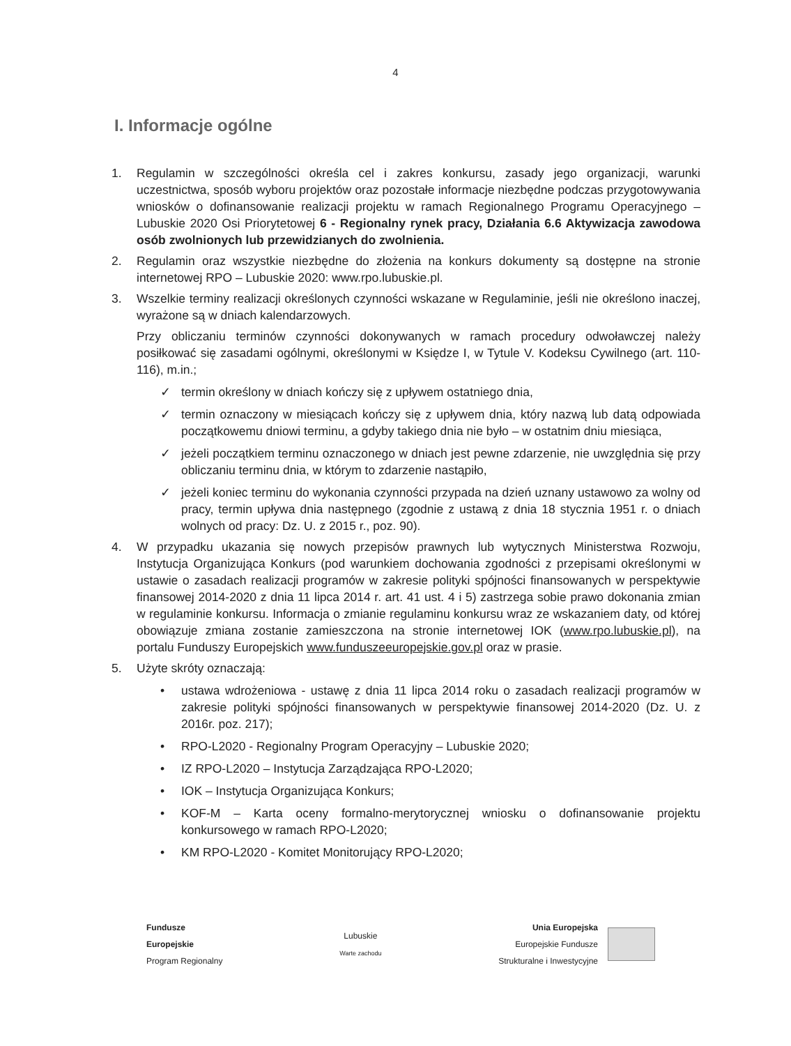4
I. Informacje ogólne
1. Regulamin w szczególności określa cel i zakres konkursu, zasady jego organizacji, warunki uczestnictwa, sposób wyboru projektów oraz pozostałe informacje niezbędne podczas przygotowywania wniosków o dofinansowanie realizacji projektu w ramach Regionalnego Programu Operacyjnego – Lubuskie 2020 Osi Priorytetowej 6 - Regionalny rynek pracy, Działania 6.6 Aktywizacja zawodowa osób zwolnionych lub przewidzianych do zwolnienia.
2. Regulamin oraz wszystkie niezbędne do złożenia na konkurs dokumenty są dostępne na stronie internetowej RPO – Lubuskie 2020: www.rpo.lubuskie.pl.
3. Wszelkie terminy realizacji określonych czynności wskazane w Regulaminie, jeśli nie określono inaczej, wyrażone są w dniach kalendarzowych.
Przy obliczaniu terminów czynności dokonywanych w ramach procedury odwoławczej należy posiłkować się zasadami ogólnymi, określonymi w Księdze I, w Tytule V. Kodeksu Cywilnego (art. 110-116), m.in.;
✓ termin określony w dniach kończy się z upływem ostatniego dnia,
✓ termin oznaczony w miesiącach kończy się z upływem dnia, który nazwą lub datą odpowiada początkowemu dniowi terminu, a gdyby takiego dnia nie było – w ostatnim dniu miesiąca,
✓ jeżeli początkiem terminu oznaczonego w dniach jest pewne zdarzenie, nie uwzględnia się przy obliczaniu terminu dnia, w którym to zdarzenie nastąpiło,
✓ jeżeli koniec terminu do wykonania czynności przypada na dzień uznany ustawowo za wolny od pracy, termin upływa dnia następnego (zgodnie z ustawą z dnia 18 stycznia 1951 r. o dniach wolnych od pracy: Dz. U. z 2015 r., poz. 90).
4. W przypadku ukazania się nowych przepisów prawnych lub wytycznych Ministerstwa Rozwoju, Instytucja Organizująca Konkurs (pod warunkiem dochowania zgodności z przepisami określonymi w ustawie o zasadach realizacji programów w zakresie polityki spójności finansowanych w perspektywie finansowej 2014-2020 z dnia 11 lipca 2014 r. art. 41 ust. 4 i 5) zastrzega sobie prawo dokonania zmian w regulaminie konkursu. Informacja o zmianie regulaminu konkursu wraz ze wskazaniem daty, od której obowiązuje zmiana zostanie zamieszczona na stronie internetowej IOK (www.rpo.lubuskie.pl), na portalu Funduszy Europejskich www.funduszeeuropejskie.gov.pl oraz w prasie.
5. Użyte skróty oznaczają:
• ustawa wdrożeniowa - ustawę z dnia 11 lipca 2014 roku o zasadach realizacji programów w zakresie polityki spójności finansowanych w perspektywie finansowej 2014-2020 (Dz. U. z 2016r. poz. 217);
• RPO-L2020 - Regionalny Program Operacyjny – Lubuskie 2020;
• IZ RPO-L2020 – Instytucja Zarządzająca RPO-L2020;
• IOK – Instytucja Organizująca Konkurs;
• KOF-M – Karta oceny formalno-merytorycznej wniosku o dofinansowanie projektu konkursowego w ramach RPO-L2020;
• KM RPO-L2020 - Komitet Monitorujący RPO-L2020;
Fundusze
Europejskie
Program Regionalny
Lubuskie
Warte zachodu
Unia Europejska
Europejskie Fundusze
Strukturalne i Inwestycyjne